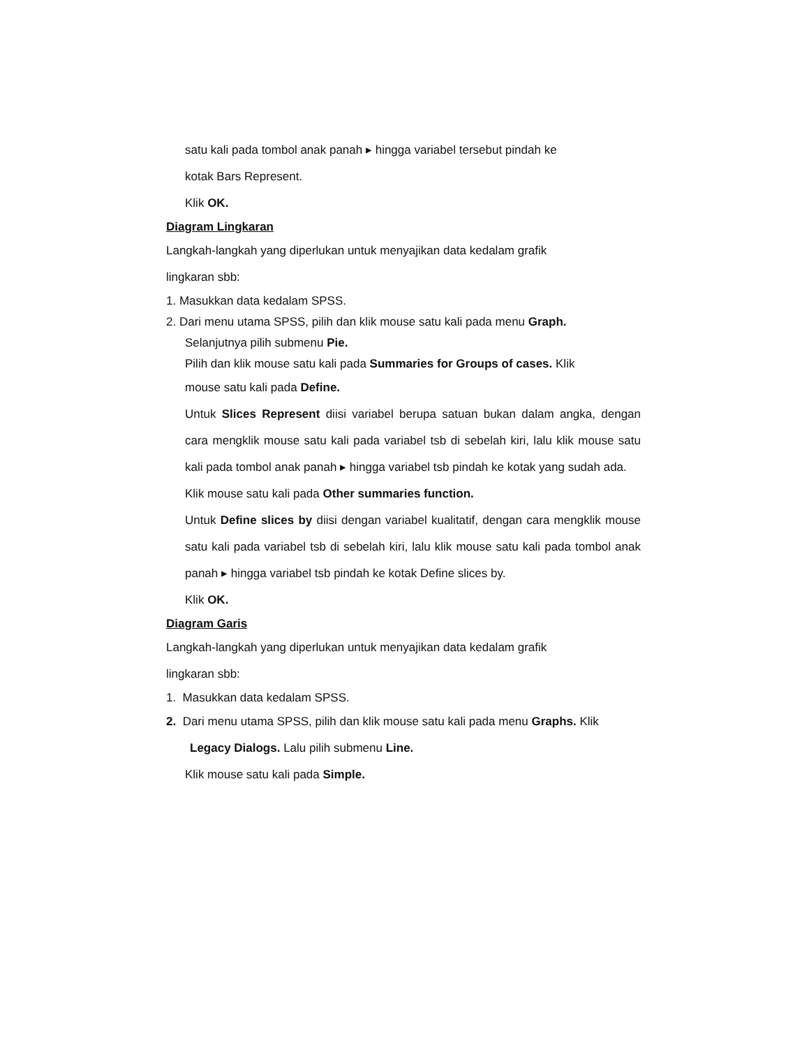satu kali pada tombol anak panah ▸ hingga variabel tersebut pindah ke
kotak Bars Represent.
Klik OK.
Diagram Lingkaran
Langkah-langkah yang diperlukan untuk menyajikan data kedalam grafik
lingkaran sbb:
1. Masukkan data kedalam SPSS.
2. Dari menu utama SPSS, pilih dan klik mouse satu kali pada menu Graph.
Selanjutnya pilih submenu Pie.
Pilih dan klik mouse satu kali pada Summaries for Groups of cases. Klik
mouse satu kali pada Define.
Untuk Slices Represent diisi variabel berupa satuan bukan dalam angka, dengan cara mengklik mouse satu kali pada variabel tsb di sebelah kiri, lalu klik mouse satu kali pada tombol anak panah ▸ hingga variabel tsb pindah ke kotak yang sudah ada.
Klik mouse satu kali pada Other summaries function.
Untuk Define slices by diisi dengan variabel kualitatif, dengan cara mengklik mouse satu kali pada variabel tsb di sebelah kiri, lalu klik mouse satu kali pada tombol anak panah ▸ hingga variabel tsb pindah ke kotak Define slices by.
Klik OK.
Diagram Garis
Langkah-langkah yang diperlukan untuk menyajikan data kedalam grafik
lingkaran sbb:
1. Masukkan data kedalam SPSS.
2. Dari menu utama SPSS, pilih dan klik mouse satu kali pada menu Graphs. Klik
Legacy Dialogs. Lalu pilih submenu Line.
Klik mouse satu kali pada Simple.